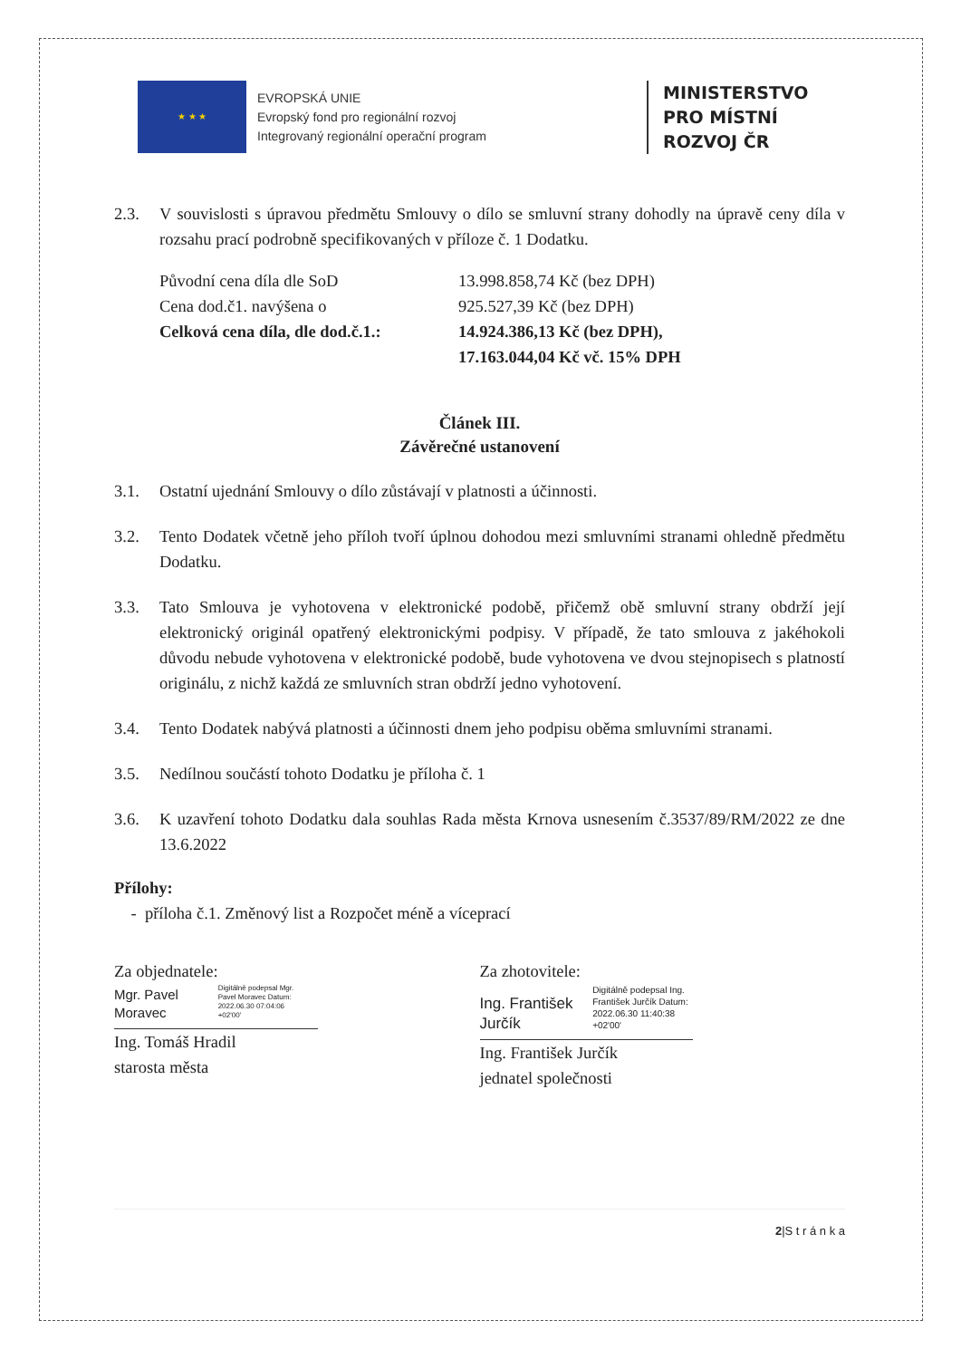★ ★ ★
EVROPSKÁ UNIE
Evropský fond pro regionální rozvoj
Integrovaný regionální operační program
MINISTERSTVO
PRO MÍSTNÍ
ROZVOJ ČR
2.3. V souvislosti s úpravou předmětu Smlouvy o dílo se smluvní strany dohodly na úpravě ceny díla v rozsahu prací podrobně specifikovaných v příloze č. 1 Dodatku.
Původní cena díla dle SoD 13.998.858,74 Kč (bez DPH) Cena dod.č1. navýšena o 925.527,39 Kč (bez DPH) Celková cena díla, dle dod.č.1.: 14.924.386,13 Kč (bez DPH),
17.163.044,04 Kč vč. 15% DPH
Článek III.
Závěrečné ustanovení
3.1. Ostatní ujednání Smlouvy o dílo zůstávají v platnosti a účinnosti.
3.2. Tento Dodatek včetně jeho příloh tvoří úplnou dohodou mezi smluvními stranami ohledně předmětu Dodatku.
3.3. Tato Smlouva je vyhotovena v elektronické podobě, přičemž obě smluvní strany obdrží její elektronický originál opatřený elektronickými podpisy. V případě, že tato smlouva z jakéhokoli důvodu nebude vyhotovena v elektronické podobě, bude vyhotovena ve dvou stejnopisech s platností originálu, z nichž každá ze smluvních stran obdrží jedno vyhotovení.
3.4. Tento Dodatek nabývá platnosti a účinnosti dnem jeho podpisu oběma smluvními stranami.
3.5. Nedílnou součástí tohoto Dodatku je příloha č. 1
3.6. K uzavření tohoto Dodatku dala souhlas Rada města Krnova usnesením č.3537/89/RM/2022 ze dne 13.6.2022
Přílohy:
- příloha č.1. Změnový list a Rozpočet méně a víceprací
Za objednatele:
Mgr. Pavel Moravec Digitálně podepsal Mgr. Pavel Moravec Datum: 2022.06.30 07:04:06 +02'00'
Ing. Tomáš Hradil
starosta města
Za zhotovitele:
Ing. František Jurčík Digitálně podepsal Ing. František Jurčík Datum: 2022.06.30 11:40:38 +02'00'
Ing. František Jurčík
jednatel společnosti
2|S t r á n k a